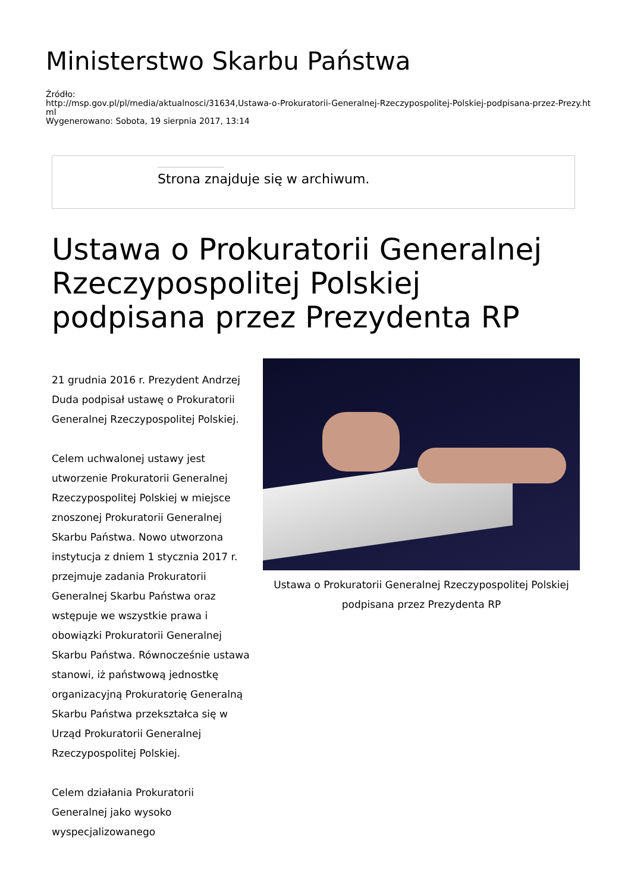Ministerstwo Skarbu Państwa
Źródło:
http://msp.gov.pl/pl/media/aktualnosci/31634,Ustawa-o-Prokuratorii-Generalnej-Rzeczypospolitej-Polskiej-podpisana-przez-Prezy.html
Wygenerowano: Sobota, 19 sierpnia 2017, 13:14
Strona znajduje się w archiwum.
Ustawa o Prokuratorii Generalnej Rzeczypospolitej Polskiej podpisana przez Prezydenta RP
21 grudnia 2016 r. Prezydent Andrzej Duda podpisał ustawę o Prokuratorii Generalnej Rzeczypospolitej Polskiej.
Celem uchwalonej ustawy jest utworzenie Prokuratorii Generalnej Rzeczypospolitej Polskiej w miejsce znoszonej Prokuratorii Generalnej Skarbu Państwa. Nowo utworzona instytucja z dniem 1 stycznia 2017 r. przejmuje zadania Prokuratorii Generalnej Skarbu Państwa oraz wstępuje we wszystkie prawa i obowiązki Prokuratorii Generalnej Skarbu Państwa. Równocześnie ustawa stanowi, iż państwową jednostkę organizacyjną Prokuratorię Generalną Skarbu Państwa przekształca się w Urząd Prokuratorii Generalnej Rzeczypospolitej Polskiej.
Celem działania Prokuratorii Generalnej jako wysoko wyspecjalizowanego
Ustawa o Prokuratorii Generalnej Rzeczypospolitej Polskiej podpisana przez Prezydenta RP